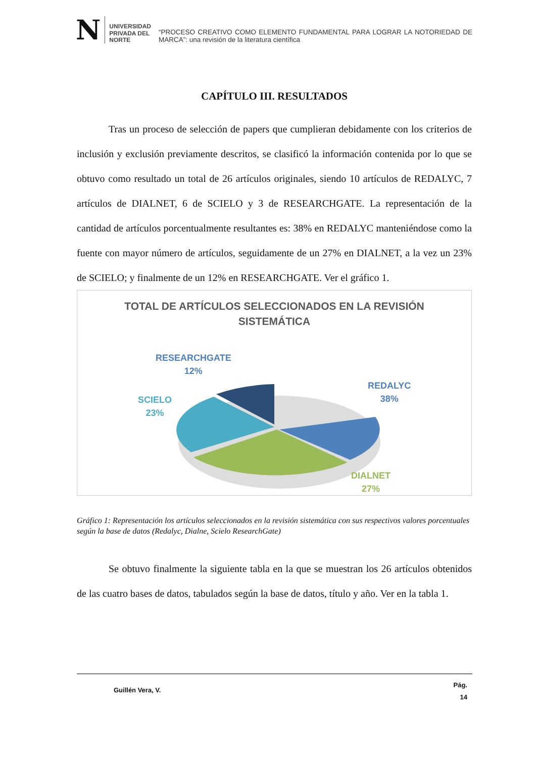N
UNIVERSIDAD
PRIVADA DEL NORTE
“PROCESO CREATIVO COMO ELEMENTO FUNDAMENTAL PARA LOGRAR LA NOTORIEDAD DE MARCA”: una revisión de la literatura científica
CAPÍTULO III. RESULTADOS
Tras un proceso de selección de papers que cumplieran debidamente con los criterios de inclusión y exclusión previamente descritos, se clasificó la información contenida por lo que se obtuvo como resultado un total de 26 artículos originales, siendo 10 artículos de REDALYC, 7 artículos de DIALNET, 6 de SCIELO y 3 de RESEARCHGATE. La representación de la cantidad de artículos porcentualmente resultantes es: 38% en REDALYC manteniéndose como la fuente con mayor número de artículos, seguidamente de un 27% en DIALNET, a la vez un 23% de SCIELO; y finalmente de un 12% en RESEARCHGATE. Ver el gráfico 1.
TOTAL DE ARTÍCULOS SELECCIONADOS EN LA REVISIÓN
SISTEMÁTICA
RESEARCHGATE
12%
REDALYC
38%
SCIELO
23%
DIALNET
27%
Gráfico 1: Representación los artículos seleccionados en la revisión sistemática con sus respectivos valores porcentuales según la base de datos (Redalyc, Dialne, Scielo ResearchGate)
Se obtuvo finalmente la siguiente tabla en la que se muestran los 26 artículos obtenidos de las cuatro bases de datos, tabulados según la base de datos, título y año. Ver en la tabla 1.
Guillén Vera, V. Pág.
14